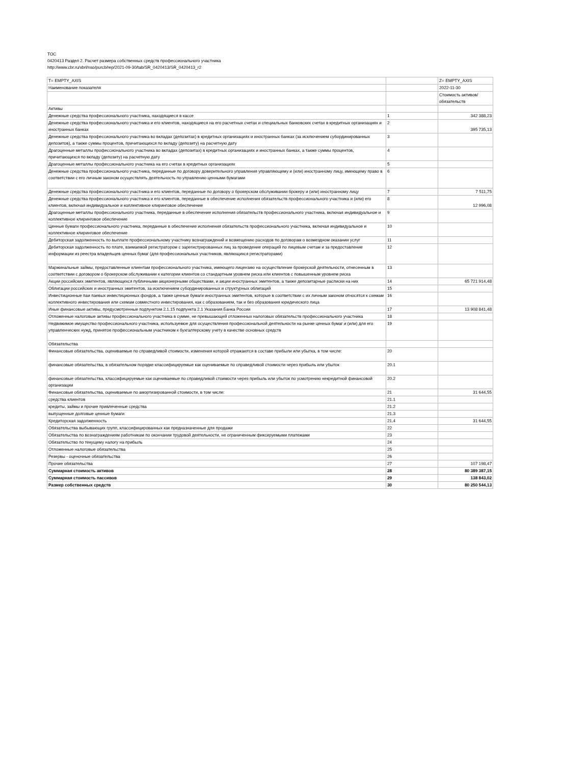TOC
0420413 Раздел 2. Расчет размера собственных средств профессионального участника
http://www.cbr.ru/xbrl/nso/purcb/rep/2021-09-30/tab/SR_0420413/SR_0420413_r2
| T= EMPTY_AXIS | | Z= EMPTY_AXIS |
| Наименование показателя | | 2022-11-30 |
| | | Стоимость активов/обязательств |
| Активы | | |
| Денежные средства профессионального участника, находящиеся в кассе | 1 | 342 388,23 |
| Денежные средства профессионального участника и его клиентов, находящиеся на его расчетных счетах и специальных банковских счетах в кредитных организациях и иностранных банках | 2 | 395 735,13 |
| Денежные средства профессионального участника во вкладах (депозитах) в кредитных организациях и иностранных банках (за исключением субординированных депозитов), а также суммы процентов, причитающихся по вкладу (депозиту) на расчетную дату | 3 | |
| Драгоценные металлы профессионального участника во вкладах (депозитах) в кредитных организациях и иностранных банках, а также суммы процентов, причитающихся по вкладу (депозиту) на расчетную дату | 4 | |
| Драгоценные металлы профессионального участника на его счетах в кредитных организациях | 5 | |
| Денежные средства профессионального участника, переданные по договору доверительного управления управляющему и (или) иностранному лицу, имеющему право в соответствии с его личным законом осуществлять деятельность по управлению ценными бумагами | 6 | |
| Денежные средства профессионального участника и его клиентов, переданные по договору о брокерском обслуживании брокеру и (или) иностранному лицу | 7 | 7 511,75 |
| Денежные средства профессионального участника и его клиентов, переданные в обеспечение исполнения обязательств профессионального участника и (или) его клиентов, включая индивидуальное и коллективное клиринговое обеспечение | 8 | 12 996,08 |
| Драгоценные металлы профессионального участника, переданные в обеспечение исполнения обязательств профессионального участника, включая индивидуальное и коллективное клиринговое обеспечение | 9 | |
| Ценные бумаги профессионального участника, переданные в обеспечение исполнения обязательств профессионального участника, включая индивидуальное и коллективное клиринговое обеспечение | 10 | |
| Дебиторская задолженность по выплате профессиональному участнику вознаграждений и возмещению расходов по договорам о возмездном оказании услуг | 11 | |
| Дебиторская задолженность по плате, взимаемой регистратором с зарегистрированных лиц за проведение операций по лицевым счетам и за предоставление информации из реестра владельцев ценных бумаг (для профессиональных участников, являющихся регистраторами) | 12 | |
| Маржинальные займы, предоставленные клиентам профессионального участника, имеющего лицензию на осуществление брокерской деятельности, отнесенным в соответствии с договором о брокерском обслуживании к категории клиентов со стандартным уровнем риска или клиентов с повышенным уровнем риска | 13 | |
| Акции российских эмитентов, являющихся публичными акционерными обществами, и акции иностранных эмитентов, а также депозитарные расписки на них | 14 | 65 721 914,48 |
| Облигации российских и иностранных эмитентов, за исключением субординированных и структурных облигаций | 15 | |
| Инвестиционные паи паевых инвестиционных фондов, а также ценные бумаги иностранных эмитентов, которые в соответствии с их личным законом относятся к схемам коллективного инвестирования или схемам совместного инвестирования, как с образованием, так и без образования юридического лица | 16 | |
| Иные финансовые активы, предусмотренные подпунктом 2.1.15 подпункта 2.1 Указания Банка России | 17 | 13 908 841,48 |
| Отложенные налоговые активы профессионального участника в сумме, не превышающей отложенных налоговых обязательств профессионального участника | 18 | |
| Недвижимое имущество профессионального участника, используемое для осуществления профессиональной деятельности на рынке ценных бумаг и (или) для его управленческих нужд, принятое профессиональным участником к бухгалтерскому учету в качестве основных средств | 19 | |
| Обязательства | | |
| Финансовые обязательства, оцениваемые по справедливой стоимости, изменения которой отражаются в составе прибыли или убытка, в том числе: | 20 | |
| финансовые обязательства, в обязательном порядке классифицируемые как оцениваемые по справедливой стоимости через прибыль или убыток | 20.1 | |
| финансовые обязательства, классифицируемые как оцениваемые по справедливой стоимости через прибыль или убыток по усмотрению некредитной финансовой организации | 20.2 | |
| Финансовые обязательства, оцениваемые по амортизированной стоимости, в том числе: | 21 | 31 644,55 |
| средства клиентов | 21.1 | |
| кредиты, займы и прочие привлеченные средства | 21.2 | |
| выпущенные долговые ценные бумаги | 21.3 | |
| Кредиторская задолженность | 21.4 | 31 644,55 |
| Обязательства выбывающих групп, классифицированных как предназначенные для продажи | 22 | |
| Обязательства по вознаграждениям работникам по окончании трудовой деятельности, не ограниченным фиксируемыми платежами | 23 | |
| Обязательство по текущему налогу на прибыль | 24 | |
| Отложенные налоговые обязательства | 25 | |
| Резервы - оценочные обязательства | 26 | |
| Прочие обязательства | 27 | 107 198,47 |
| Суммарная стоимость активов | 28 | 80 389 387,15 |
| Суммарная стоимость пассивов | 29 | 138 843,02 |
| Размер собственных средств | 30 | 80 250 544,13 |